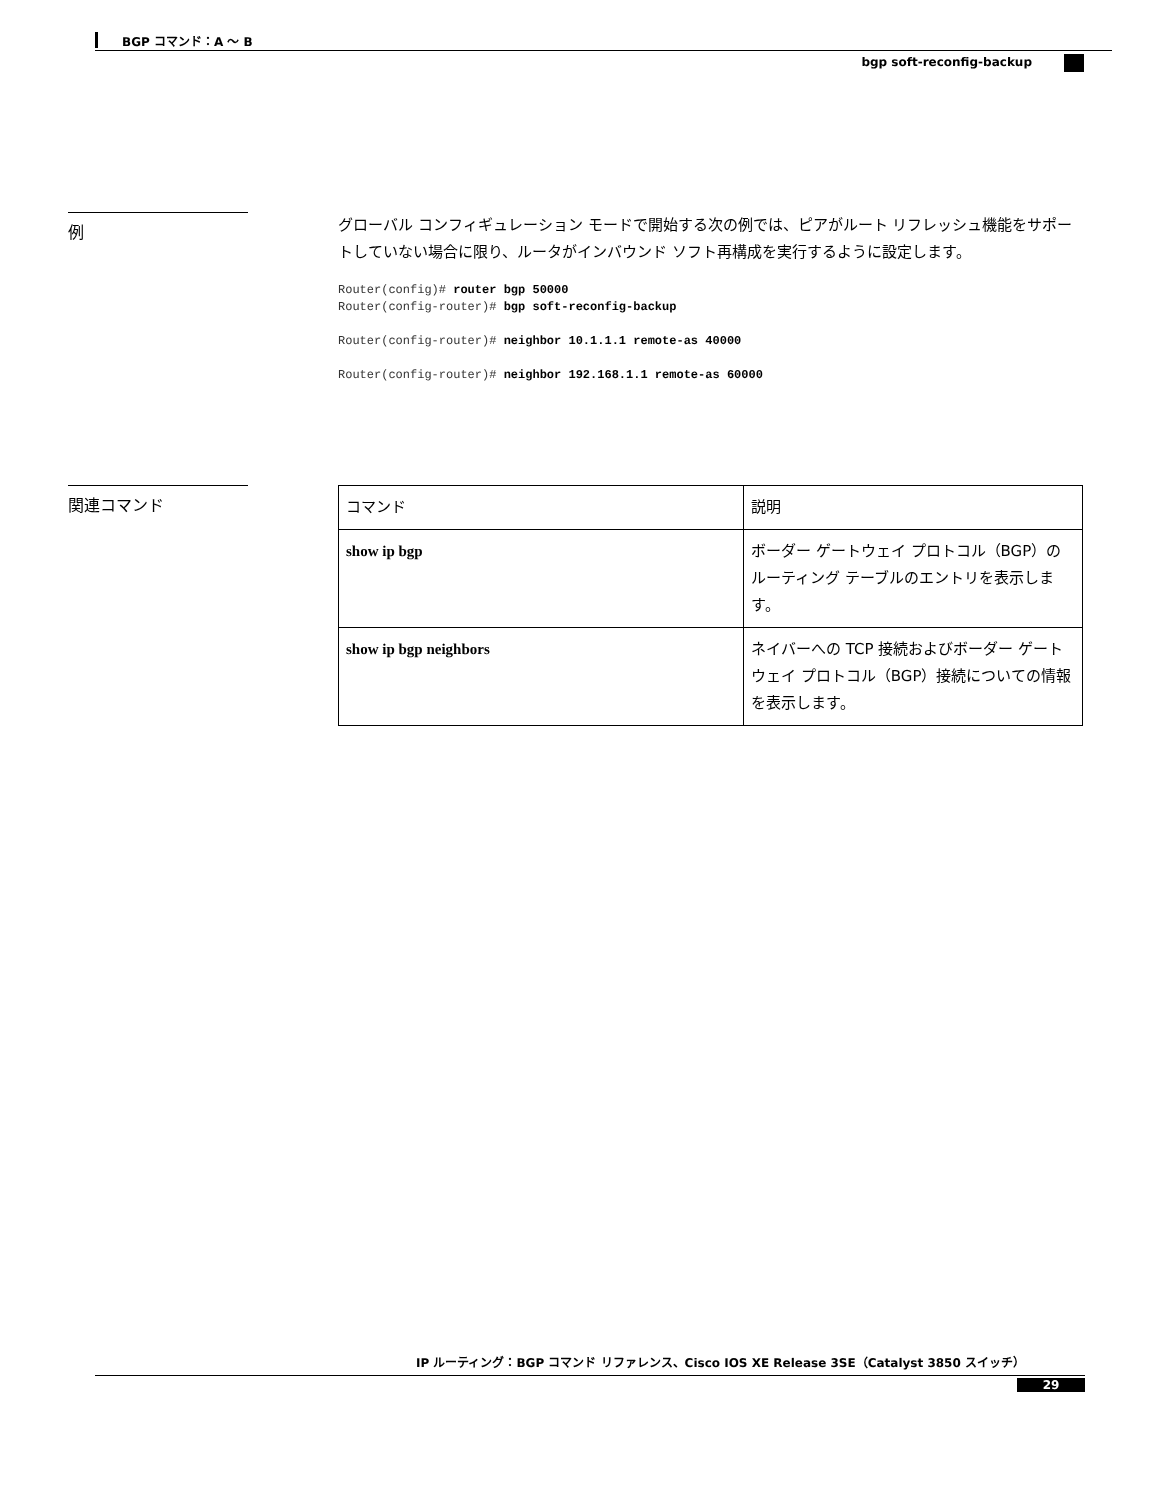BGP コマンド：A ～ B
bgp soft-reconfig-backup
例
グローバル コンフィギュレーション モードで開始する次の例では、ピアがルート リフレッシュ機能をサポートしていない場合に限り、ルータがインバウンド ソフト再構成を実行するように設定します。
Router(config)# router bgp 50000
Router(config-router)# bgp soft-reconfig-backup

Router(config-router)# neighbor 10.1.1.1 remote-as 40000

Router(config-router)# neighbor 192.168.1.1 remote-as 60000
関連コマンド
| コマンド | 説明 |
| --- | --- |
| show ip bgp | ボーダー ゲートウェイ プロトコル（BGP）のルーティング テーブルのエントリを表示します。 |
| show ip bgp neighbors | ネイバーへの TCP 接続およびボーダー ゲートウェイ プロトコル（BGP）接続についての情報を表示します。 |
IP ルーティング：BGP コマンド リファレンス、Cisco IOS XE Release 3SE（Catalyst 3850 スイッチ）
29